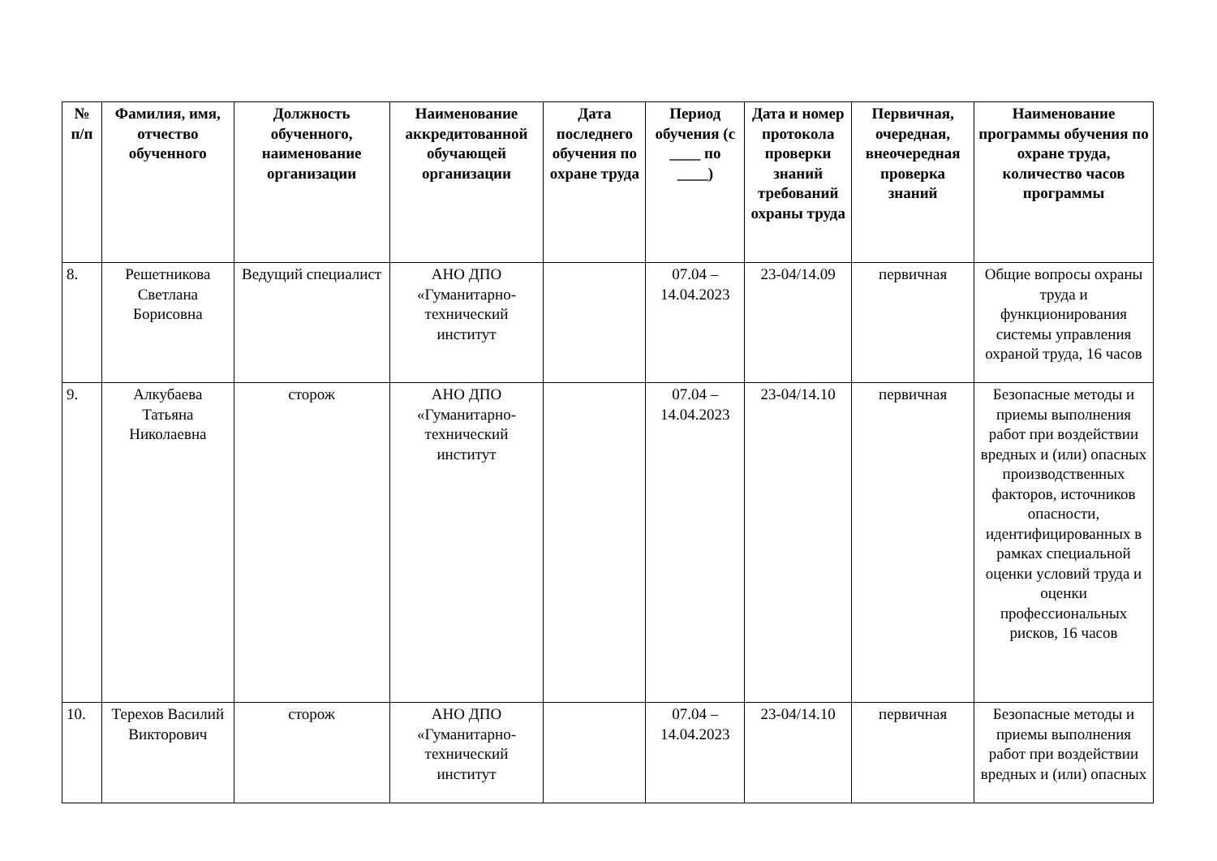| № п/п | Фамилия, имя, отчество обученного | Должность обученного, наименование организации | Наименование аккредитованной обучающей организации | Дата последнего обучения по охране труда | Период обучения (с ____ по ____) | Дата и номер протокола проверки знаний требований охраны труда | Первичная, очередная, внеочередная проверка знаний | Наименование программы обучения по охране труда, количество часов программы |
| --- | --- | --- | --- | --- | --- | --- | --- | --- |
| 8. | Решетникова Светлана Борисовна | Ведущий специалист | АНО ДПО «Гуманитарно-технический институт | | 07.04 – 14.04.2023 | 23-04/14.09 | первичная | Общие вопросы охраны труда и функционирования системы управления охраной труда, 16 часов |
| 9. | Алкубаева Татьяна Николаевна | сторож | АНО ДПО «Гуманитарно-технический институт | | 07.04 – 14.04.2023 | 23-04/14.10 | первичная | Безопасные методы и приемы выполнения работ при воздействии вредных и (или) опасных производственных факторов, источников опасности, идентифицированных в рамках специальной оценки условий труда и оценки профессиональных рисков, 16 часов |
| 10. | Терехов Василий Викторович | сторож | АНО ДПО «Гуманитарно-технический институт | | 07.04 – 14.04.2023 | 23-04/14.10 | первичная | Безопасные методы и приемы выполнения работ при воздействии вредных и (или) опасных |